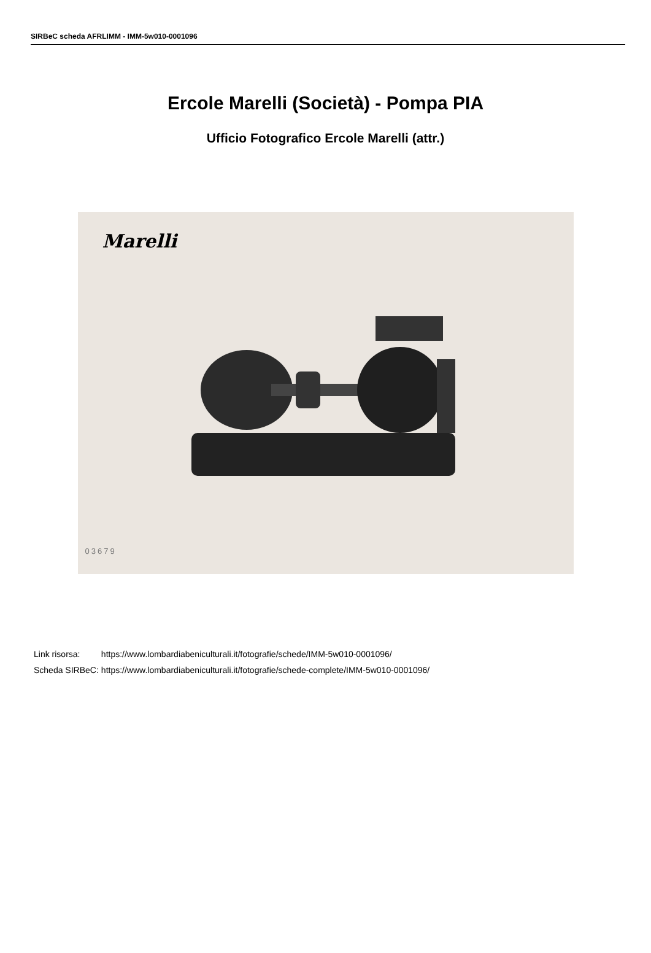SIRBeC scheda AFRLIMM - IMM-5w010-0001096
Ercole Marelli (Società) - Pompa PIA
Ufficio Fotografico Ercole Marelli (attr.)
Marelli
03679
| Link risorsa: | https://www.lombardiabeniculturali.it/fotografie/schede/IMM-5w010-0001096/ |
| Scheda SIRBeC: | https://www.lombardiabeniculturali.it/fotografie/schede-complete/IMM-5w010-0001096/ |